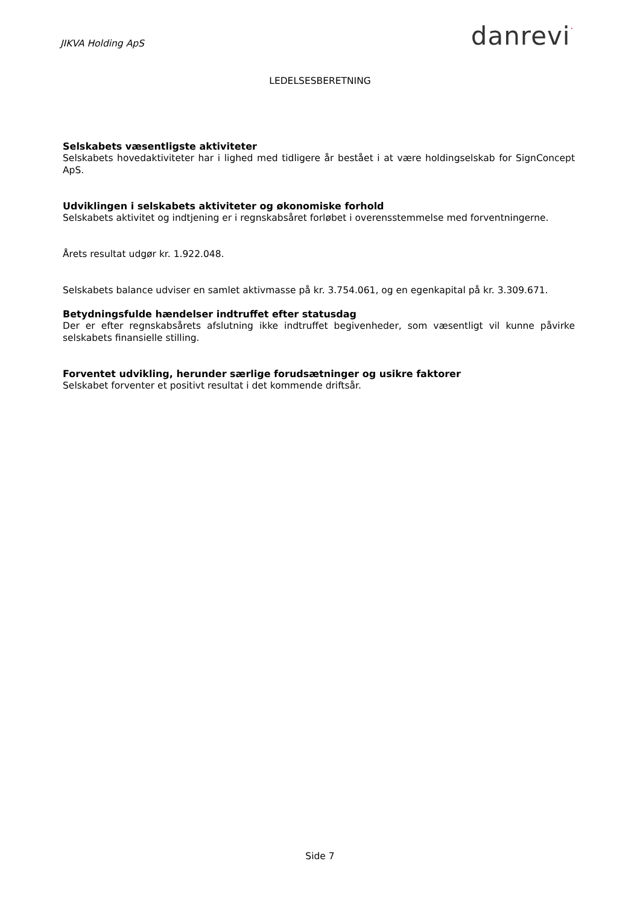JIKVA Holding ApS
danrevi.
LEDELSESBERETNING
Selskabets væsentligste aktiviteter
Selskabets hovedaktiviteter har i lighed med tidligere år bestået i at være holdingselskab for SignConcept ApS.
Udviklingen i selskabets aktiviteter og økonomiske forhold
Selskabets aktivitet og indtjening er i regnskabsåret forløbet i overensstemmelse med forventningerne.
Årets resultat udgør kr. 1.922.048.
Selskabets balance udviser en samlet aktivmasse på kr. 3.754.061, og en egenkapital på kr. 3.309.671.
Betydningsfulde hændelser indtruffet efter statusdag
Der er efter regnskabsårets afslutning ikke indtruffet begivenheder, som væsentligt vil kunne påvirke selskabets finansielle stilling.
Forventet udvikling, herunder særlige forudsætninger og usikre faktorer
Selskabet forventer et positivt resultat i det kommende driftsår.
Side 7